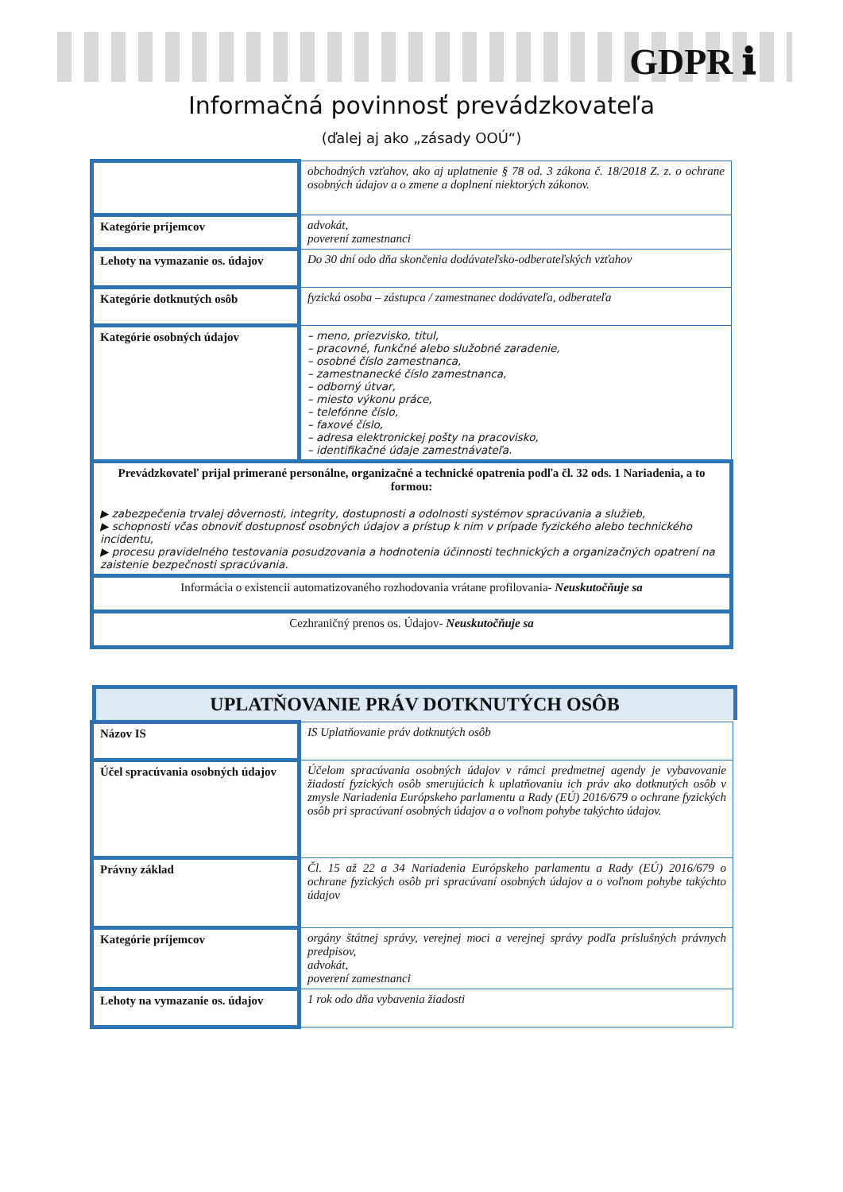GDPR ℹ
Informačná povinnosť prevádzkovateľa
(ďalej aj ako „zásady OOÚ“)
| | obchodných vzťahov, ako aj uplatnenie § 78 od. 3 zákona č. 18/2018 Z. z. o ochrane osobných údajov a o zmene a doplnení niektorých zákonov. |
| Kategórie príjemcov | advokát, poverení zamestnanci |
| Lehoty na vymazanie os. údajov | Do 30 dní odo dňa skončenia dodávateľsko-odberateľských vzťahov |
| Kategórie dotknutých osôb | fyzická osoba – zástupca / zamestnanec dodávateľa, odberateľa |
| Kategórie osobných údajov | – meno, priezvisko, titul, – pracovné, funkčné alebo služobné zaradenie, – osobné číslo zamestnanca, – zamestnanecké číslo zamestnanca, – odborný útvar, – miesto výkonu práce, – telefónne číslo, – faxové číslo, – adresa elektronickej pošty na pracovisko, – identifikačné údaje zamestnávateľa. |
| Prevádzkovateľ prijal primerané personálne, organizačné a technické opatrenia podľa čl. 32 ods. 1 Nariadenia, a to formou: ▶ zabezpečenia trvalej dôvernosti, integrity, dostupnosti a odolnosti systémov spracúvania a služieb, ▶ schopnosti včas obnoviť dostupnosť osobných údajov a prístup k nim v prípade fyzického alebo technického incidentu, ▶ procesu pravidelného testovania posudzovania a hodnotenia účinnosti technických a organizačných opatrení na zaistenie bezpečnosti spracúvania. | |
| Informácia o existencii automatizovaného rozhodovania vrátane profilovania- Neuskutočňuje sa | |
| Cezhraničný prenos os. Údajov- Neuskutočňuje sa | |
UPLATŇOVANIE PRÁV DOTKNUTÝCH OSÔB
| Názov IS | IS Uplatňovanie práv dotknutých osôb |
| Účel spracúvania osobných údajov | Účelom spracúvania osobných údajov v rámci predmetnej agendy je vybavovanie žiadostí fyzických osôb smerujúcich k uplatňovaniu ich práv ako dotknutých osôb v zmysle Nariadenia Európskeho parlamentu a Rady (EÚ) 2016/679 o ochrane fyzických osôb pri spracúvaní osobných údajov a o voľnom pohybe takýchto údajov. |
| Právny základ | Čl. 15 až 22 a 34 Nariadenia Európskeho parlamentu a Rady (EÚ) 2016/679 o ochrane fyzických osôb pri spracúvaní osobných údajov a o voľnom pohybe takýchto údajov |
| Kategórie príjemcov | orgány štátnej správy, verejnej moci a verejnej správy podľa príslušných právnych predpisov, advokát, poverení zamestnanci |
| Lehoty na vymazanie os. údajov | 1 rok odo dňa vybavenia žiadosti |